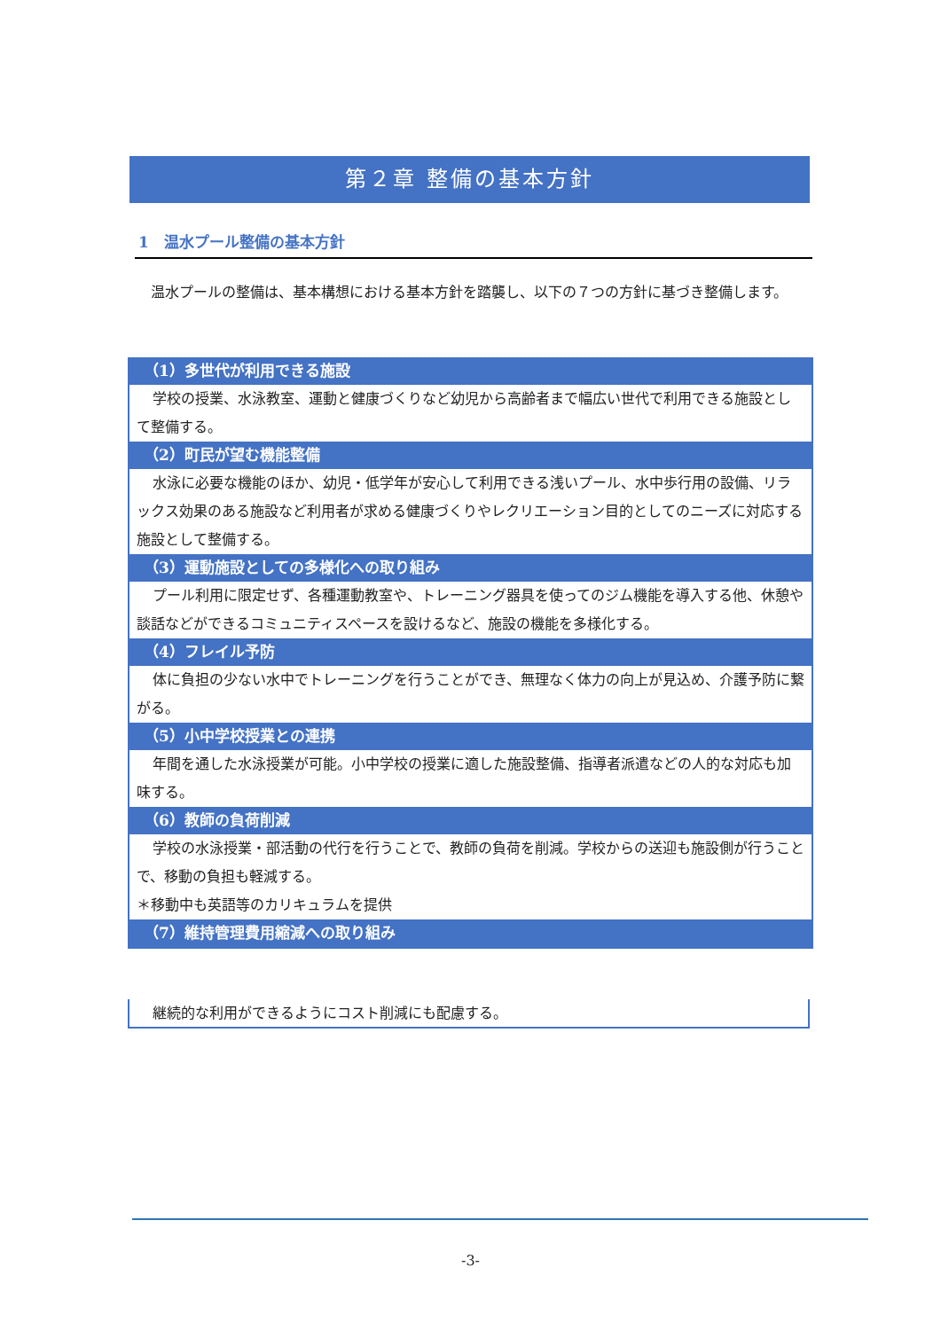第２章 整備の基本方針
1　温水プール整備の基本方針
温水プールの整備は、基本構想における基本方針を踏襲し、以下の７つの方針に基づき整備します。
（1）多世代が利用できる施設
学校の授業、水泳教室、運動と健康づくりなど幼児から高齢者まで幅広い世代で利用できる施設として整備する。
（2）町民が望む機能整備
水泳に必要な機能のほか、幼児・低学年が安心して利用できる浅いプール、水中歩行用の設備、リラックス効果のある施設など利用者が求める健康づくりやレクリエーション目的としてのニーズに対応する施設として整備する。
（3）運動施設としての多様化への取り組み
プール利用に限定せず、各種運動教室や、トレーニング器具を使ってのジム機能を導入する他、休憩や談話などができるコミュニティスペースを設けるなど、施設の機能を多様化する。
（4）フレイル予防
体に負担の少ない水中でトレーニングを行うことができ、無理なく体力の向上が見込め、介護予防に繋がる。
（5）小中学校授業との連携
年間を通した水泳授業が可能。小中学校の授業に適した施設整備、指導者派遣などの人的な対応も加味する。
（6）教師の負荷削減
学校の水泳授業・部活動の代行を行うことで、教師の負荷を削減。学校からの送迎も施設側が行うことで、移動の負担も軽減する。
＊移動中も英語等のカリキュラムを提供
（7）維持管理費用縮減への取り組み
継続的な利用ができるようにコスト削減にも配慮する。
-3-